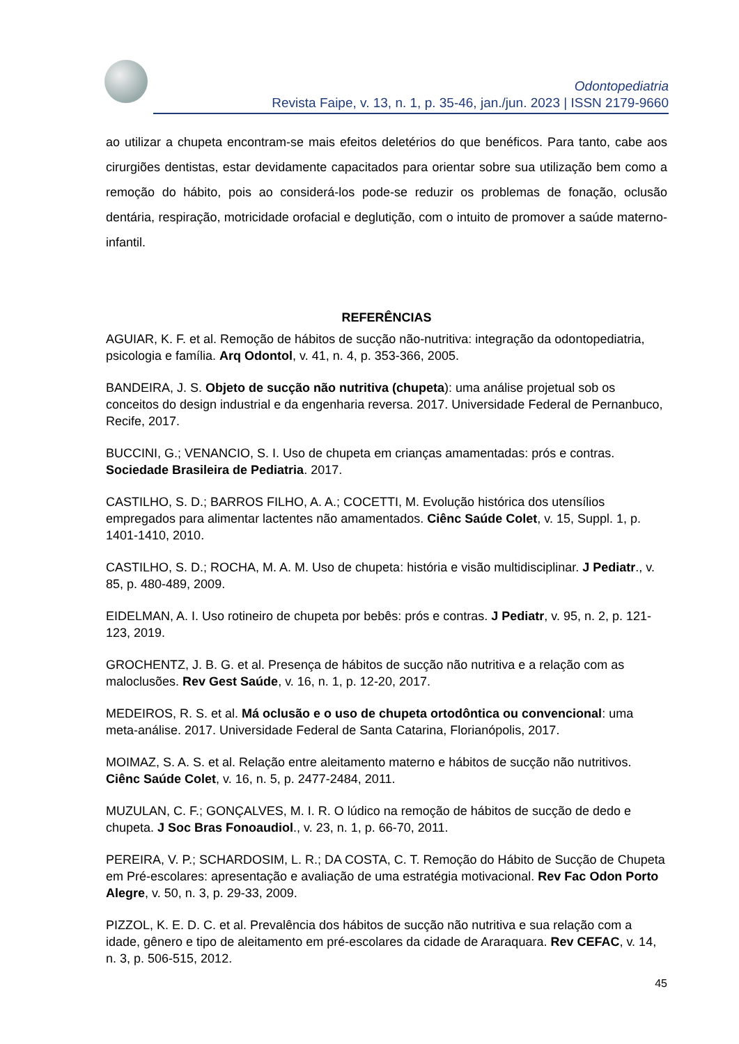Odontopediatria
Revista Faipe, v. 13, n. 1, p. 35-46, jan./jun. 2023 | ISSN 2179-9660
ao utilizar a chupeta encontram-se mais efeitos deletérios do que benéficos. Para tanto, cabe aos cirurgiões dentistas, estar devidamente capacitados para orientar sobre sua utilização bem como a remoção do hábito, pois ao considerá-los pode-se reduzir os problemas de fonação, oclusão dentária, respiração, motricidade orofacial e deglutição, com o intuito de promover a saúde materno-infantil.
REFERÊNCIAS
AGUIAR, K. F. et al. Remoção de hábitos de sucção não-nutritiva: integração da odontopediatria, psicologia e família. Arq Odontol, v. 41, n. 4, p. 353-366, 2005.
BANDEIRA, J. S. Objeto de sucção não nutritiva (chupeta): uma análise projetual sob os conceitos do design industrial e da engenharia reversa. 2017. Universidade Federal de Pernanbuco, Recife, 2017.
BUCCINI, G.; VENANCIO, S. I. Uso de chupeta em crianças amamentadas: prós e contras. Sociedade Brasileira de Pediatria. 2017.
CASTILHO, S. D.; BARROS FILHO, A. A.; COCETTI, M. Evolução histórica dos utensílios empregados para alimentar lactentes não amamentados. Ciênc Saúde Colet, v. 15, Suppl. 1, p. 1401-1410, 2010.
CASTILHO, S. D.; ROCHA, M. A. M. Uso de chupeta: história e visão multidisciplinar. J Pediatr., v. 85, p. 480-489, 2009.
EIDELMAN, A. I. Uso rotineiro de chupeta por bebês: prós e contras. J Pediatr, v. 95, n. 2, p. 121-123, 2019.
GROCHENTZ, J. B. G. et al. Presença de hábitos de sucção não nutritiva e a relação com as maloclusões. Rev Gest Saúde, v. 16, n. 1, p. 12-20, 2017.
MEDEIROS, R. S. et al. Má oclusão e o uso de chupeta ortodôntica ou convencional: uma meta-análise. 2017. Universidade Federal de Santa Catarina, Florianópolis, 2017.
MOIMAZ, S. A. S. et al. Relação entre aleitamento materno e hábitos de sucção não nutritivos. Ciênc Saúde Colet, v. 16, n. 5, p. 2477-2484, 2011.
MUZULAN, C. F.; GONÇALVES, M. I. R. O lúdico na remoção de hábitos de sucção de dedo e chupeta. J Soc Bras Fonoaudiol., v. 23, n. 1, p. 66-70, 2011.
PEREIRA, V. P.; SCHARDOSIM, L. R.; DA COSTA, C. T. Remoção do Hábito de Sucção de Chupeta em Pré-escolares: apresentação e avaliação de uma estratégia motivacional. Rev Fac Odon Porto Alegre, v. 50, n. 3, p. 29-33, 2009.
PIZZOL, K. E. D. C. et al. Prevalência dos hábitos de sucção não nutritiva e sua relação com a idade, gênero e tipo de aleitamento em pré-escolares da cidade de Araraquara. Rev CEFAC, v. 14, n. 3, p. 506-515, 2012.
45